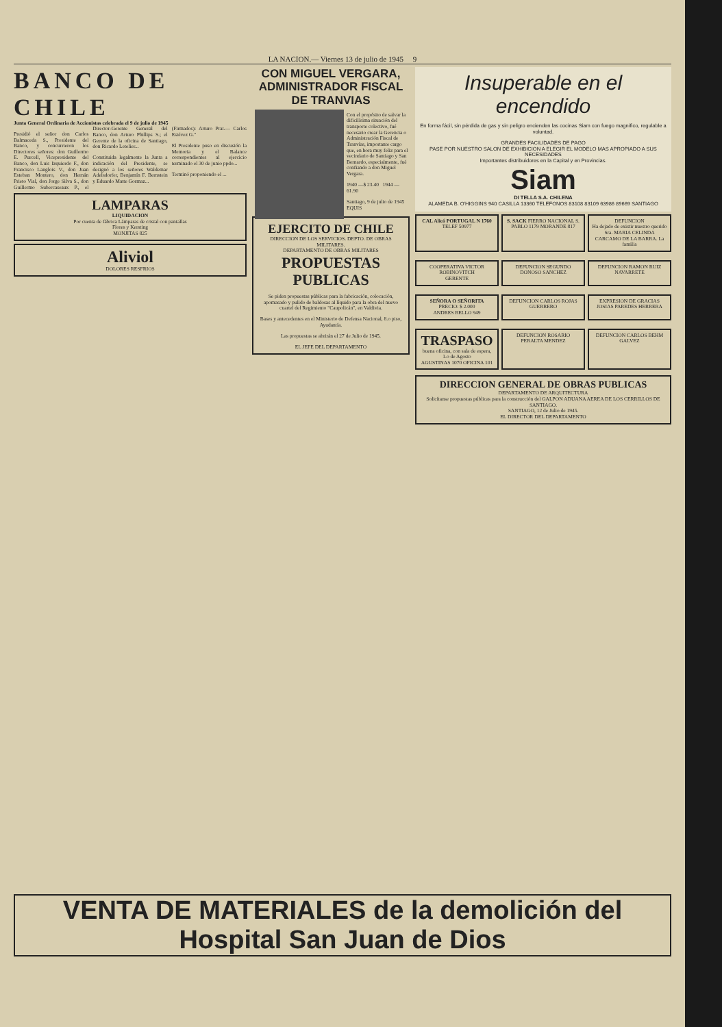LA NACION.— Viernes 13 de julio de 1945 9
BANCO DE CHILE
Junta General Ordinaria de Accionistas celebrada el 9 de julio de 1945
Presidió el señor don Carlos Balmaceda S., Presidente del Banco, y concurrieron los Directores señores: don Guillermo E. Purcell, Vicepresidente del Banco, don Luis Izquierdo F., don Francisco Langlois V., don Juan Esteban Montero, don Hernán Prieto Vial, don Jorge Silva S., don Guillermo Subercaseaux P., el Director-Gerente General del Banco, don Arturo Phillips S.; el Gerente de la oficina de Santiago, don Ricardo Letelier...
Constituida legalmente la Junta a indicación del Presidente, se designó a los señores Waldemar Adelsdorfer, Benjamín F. Bernstein y Eduardo Matte Gormaz...
(Firmados): Arturo Prat.— Carlos Estévez G."
El Presidente puso en discusión la Memoria y el Balance correspondientes al ejercicio terminado el 30 de junio ppdo...
Terminó proponiendo el ...
LAMPARAS
LIQUIDACION
Por cuenta de fábrica Lámparas de cristal con pantallas
Flores y Kersting
MONJITAS 825
Aliviol
DOLORES RESFRIOS
CON MIGUEL VERGARA, ADMINISTRADOR FISCAL DE TRANVIAS
Con el propósito de salvar la dificilísima situación del transporte colectivo, fué necesario crear la Gerencia o Administración Fiscal de Tranvías, importante cargo que, en hora muy feliz para el vecindario de Santiago y San Bernardo, especialmente, fué confiando a don Miguel Vergara.
1940 —$ 23.40 1944 — 61.90
Santiago, 9 de julio de 1945 EQUIS
EJERCITO DE CHILE
DIRECCION DE LOS SERVICIOS. DEPTO. DE OBRAS MILITARES.
DEPARTAMENTO DE OBRAS MILITARES
PROPUESTAS PUBLICAS
Se piden propuestas públicas para la fabricación, colocación, apomasado y pulido de baldosas al líquido para la obra del nuevo cuartel del Regimiento "Caupolicán", en Valdivia.
Bases y antecedentes en el Ministerio de Defensa Nacional, 8.o piso, Ayudantía.
Las propuestas se abrirán el 27 de Julio de 1945.
EL JEFE DEL DEPARTAMENTO
Insuperable en el encendido
En forma fácil, sin pérdida de gas y sin peligro encienden las cocinas Siam con fuego magnífico, regulable a voluntad.
GRANDES FACILIDADES DE PAGO
PASE POR NUESTRO SALON DE EXHIBICION A ELEGIR EL MODELO MAS APROPIADO A SUS NECESIDADES
Importantes distribuidores en la Capital y en Provincias.
Siam
DI TELLA S.A. CHILENA
ALAMEDA B. O'HIGGINS 940 CASILLA 13360 TELEFONOS 83108 83109 63986 89669 SANTIAGO
CAL Alicó PORTUGAL N 1760 TELEF 50977
S. SACK FIERRO NACIONAL S. PABLO 1179 MORANDE 817
DEFUNCION
Ha dejado de existir nuestro querido Sra. MARIA CELINDA CARCAMO DE LA BARRA. La familia
COOPERATIVA VICTOR ROBINOVITCH
GERENTE
DEFUNCION SEGUNDO DONOSO SANCHEZ
DEFUNCION RAMON RUIZ NAVARRETE
SEÑORA O SEÑORITA
PRECIO: $ 2.000
ANDRES BELLO 949
DEFUNCION CARLOS ROJAS GUERRERO
EXPRESION DE GRACIAS JOSIAS PAREDES HERRERA
TRASPASO
buena oficina, con sala de espera, 1.o de Agosto
AGUSTINAS 1070 OFICINA 101
DEFUNCION ROSARIO PERALTA MENDEZ
DEFUNCION CARLOS BEHM GALVEZ
DIRECCION GENERAL DE OBRAS PUBLICAS
DEPARTAMENTO DE ARQUITECTURA
Solicítanse propuestas públicas para la construcción del GALPON ADUANA AEREA DE LOS CERRILLOS DE SANTIAGO.
SANTIAGO, 12 de Julio de 1945.
EL DIRECTOR DEL DEPARTAMENTO
VENTA DE MATERIALES de la demolición del Hospital San Juan de Dios